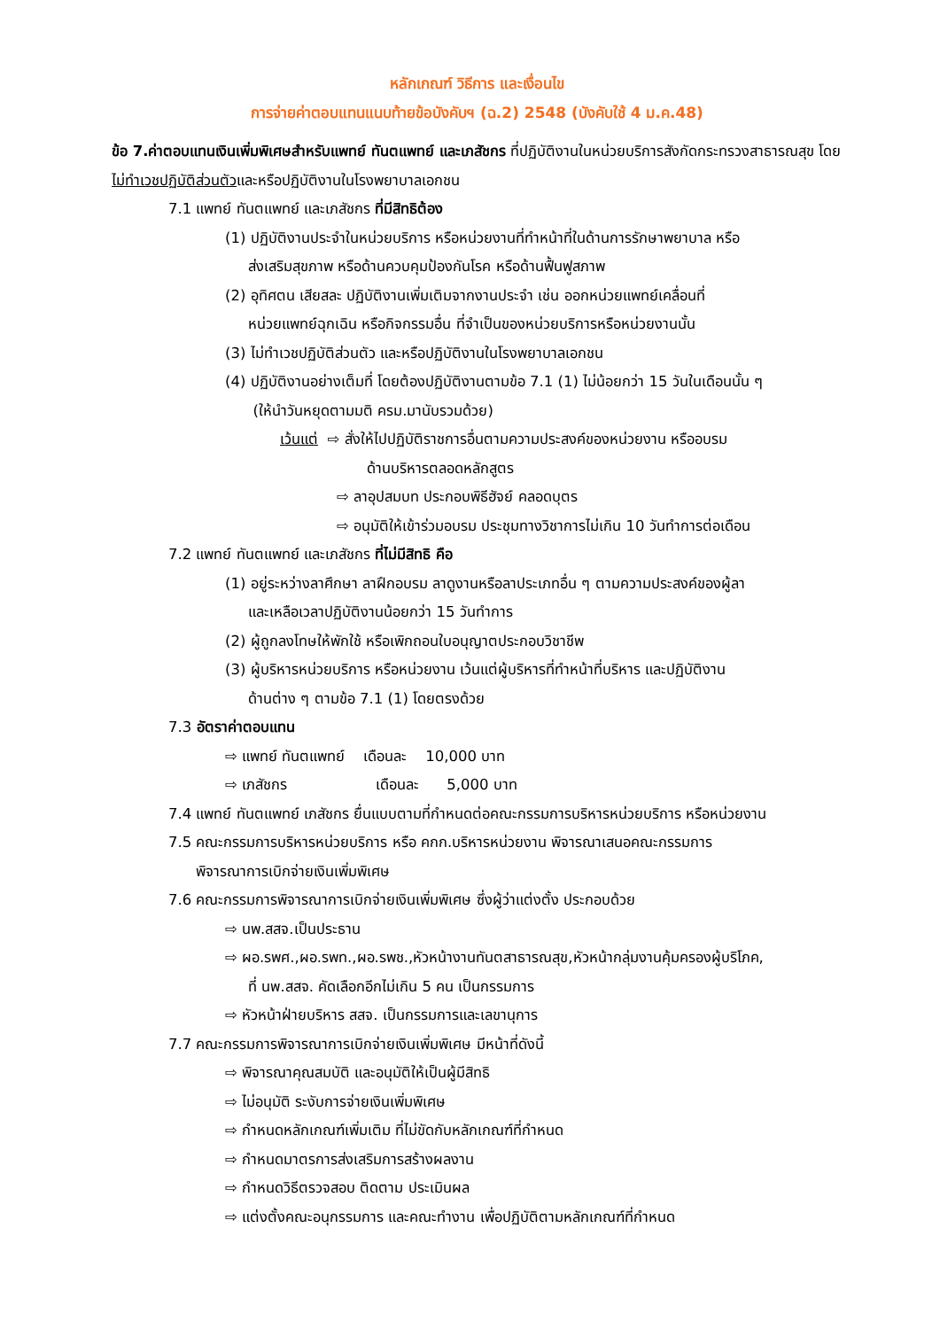หลักเกณฑ์ วิธีการ และเงื่อนไข
การจ่ายค่าตอบแทนแนบท้ายข้อบังคับฯ (ฉ.2) 2548 (บังคับใช้ 4 ม.ค.48)
ข้อ 7.ค่าตอบแทนเงินเพิ่มพิเศษสำหรับแพทย์ ทันตแพทย์ และเภสัชกร ที่ปฏิบัติงานในหน่วยบริการสังกัดกระทรวงสาธารณสุข โดยไม่ทำเวชปฏิบัติส่วนตัวและหรือปฏิบัติงานในโรงพยาบาลเอกชน
7.1 แพทย์ ทันตแพทย์ และเภสัชกร ที่มีสิทธิต้อง
(1) ปฏิบัติงานประจำในหน่วยบริการ หรือหน่วยงานที่ทำหน้าที่ในด้านการรักษาพยาบาล หรือ
ส่งเสริมสุขภาพ หรือด้านควบคุมป้องกันโรค หรือด้านฟื้นฟูสภาพ
(2) อุทิศตน เสียสละ ปฏิบัติงานเพิ่มเติมจากงานประจำ เช่น ออกหน่วยแพทย์เคลื่อนที่
หน่วยแพทย์ฉุกเฉิน หรือกิจกรรมอื่น ที่จำเป็นของหน่วยบริการหรือหน่วยงานนั้น
(3) ไม่ทำเวชปฏิบัติส่วนตัว และหรือปฏิบัติงานในโรงพยาบาลเอกชน
(4) ปฏิบัติงานอย่างเต็มที่ โดยต้องปฏิบัติงานตามข้อ 7.1 (1) ไม่น้อยกว่า 15 วันในเดือนนั้น ๆ
(ให้นำวันหยุดตามมติ ครม.มานับรวมด้วย)
เว้นแต่ ⇨ สั่งให้ไปปฏิบัติราชการอื่นตามความประสงค์ของหน่วยงาน หรืออบรม
ด้านบริหารตลอดหลักสูตร
⇨ ลาอุปสมบท ประกอบพิธีฮัจย์ คลอดบุตร
⇨ อนุมัติให้เข้าร่วมอบรม ประชุมทางวิชาการไม่เกิน 10 วันทำการต่อเดือน
7.2 แพทย์ ทันตแพทย์ และเภสัชกร ที่ไม่มีสิทธิ คือ
(1) อยู่ระหว่างลาศึกษา ลาฝึกอบรม ลาดูงานหรือลาประเภทอื่น ๆ ตามความประสงค์ของผู้ลา
และเหลือเวลาปฏิบัติงานน้อยกว่า 15 วันทำการ
(2) ผู้ถูกลงโทษให้พักใช้ หรือเพิกถอนใบอนุญาตประกอบวิชาชีพ
(3) ผู้บริหารหน่วยบริการ หรือหน่วยงาน เว้นแต่ผู้บริหารที่ทำหน้าที่บริหาร และปฏิบัติงาน
ด้านต่าง ๆ ตามข้อ 7.1 (1) โดยตรงด้วย
7.3 อัตราค่าตอบแทน
⇨ แพทย์ ทันตแพทย์ เดือนละ 10,000 บาท
⇨ เภสัชกร เดือนละ 5,000 บาท
7.4 แพทย์ ทันตแพทย์ เภสัชกร ยื่นแบบตามที่กำหนดต่อคณะกรรมการบริหารหน่วยบริการ หรือหน่วยงาน
7.5 คณะกรรมการบริหารหน่วยบริการ หรือ คกก.บริหารหน่วยงาน พิจารณาเสนอคณะกรรมการ
พิจารณาการเบิกจ่ายเงินเพิ่มพิเศษ
7.6 คณะกรรมการพิจารณาการเบิกจ่ายเงินเพิ่มพิเศษ ซึ่งผู้ว่าแต่งตั้ง ประกอบด้วย
⇨ นพ.สสจ.เป็นประธาน
⇨ ผอ.รพศ.,ผอ.รพท.,ผอ.รพช.,หัวหน้างานทันตสาธารณสุข,หัวหน้ากลุ่มงานคุ้มครองผู้บริโภค,
ที่ นพ.สสจ. คัดเลือกอีกไม่เกิน 5 คน เป็นกรรมการ
⇨ หัวหน้าฝ่ายบริหาร สสจ. เป็นกรรมการและเลขานุการ
7.7 คณะกรรมการพิจารณาการเบิกจ่ายเงินเพิ่มพิเศษ มีหน้าที่ดังนี้
⇨ พิจารณาคุณสมบัติ และอนุมัติให้เป็นผู้มีสิทธิ
⇨ ไม่อนุมัติ ระงับการจ่ายเงินเพิ่มพิเศษ
⇨ กำหนดหลักเกณฑ์เพิ่มเติม ที่ไม่ขัดกับหลักเกณฑ์ที่กำหนด
⇨ กำหนดมาตรการส่งเสริมการสร้างผลงาน
⇨ กำหนดวิธีตรวจสอบ ติดตาม ประเมินผล
⇨ แต่งตั้งคณะอนุกรรมการ และคณะทำงาน เพื่อปฏิบัติตามหลักเกณฑ์ที่กำหนด